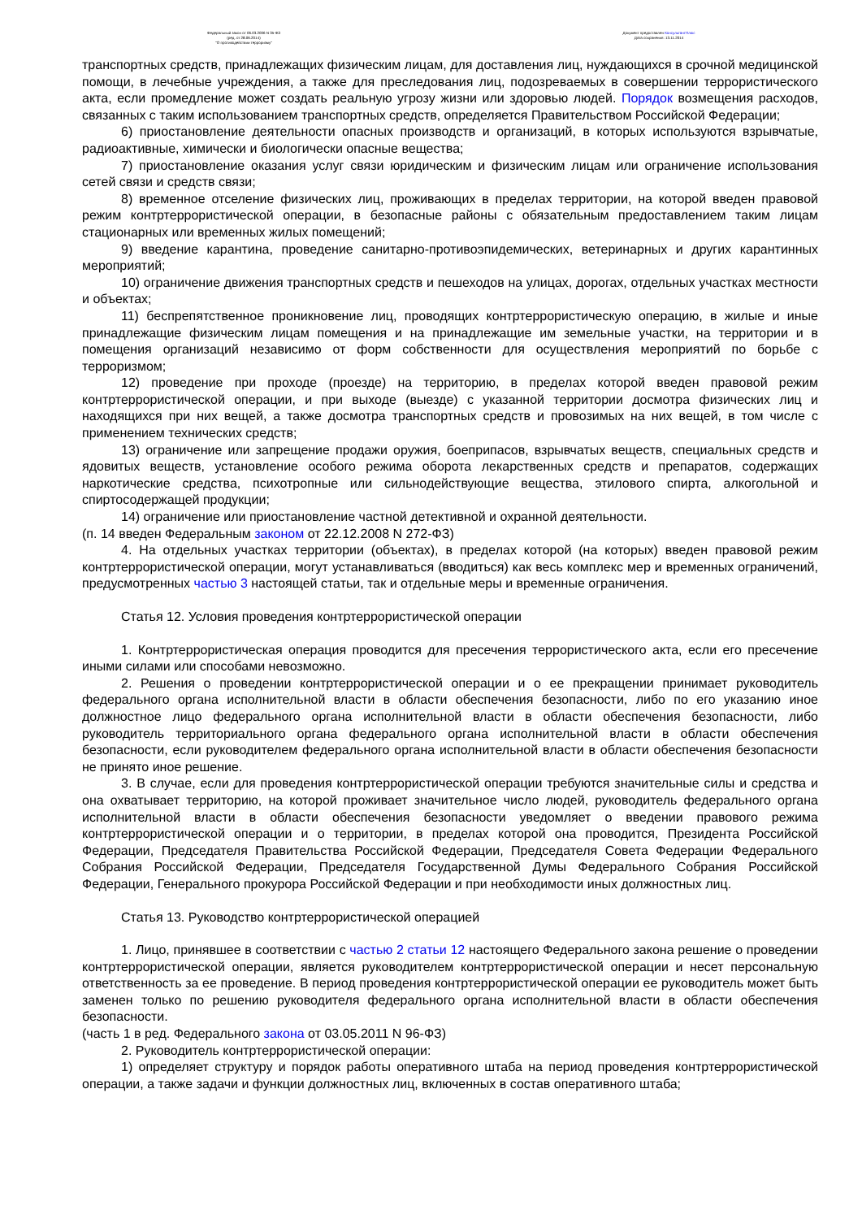Федеральный закон от 06.03.2006 N 35-ФЗ
(ред. от 28.06.2014)
"О противодействии терроризму"
Документ предоставлен КонсультантПлюс
Дата сохранения: 13.11.2014
транспортных средств, принадлежащих физическим лицам, для доставления лиц, нуждающихся в срочной медицинской помощи, в лечебные учреждения, а также для преследования лиц, подозреваемых в совершении террористического акта, если промедление может создать реальную угрозу жизни или здоровью людей. Порядок возмещения расходов, связанных с таким использованием транспортных средств, определяется Правительством Российской Федерации;
6) приостановление деятельности опасных производств и организаций, в которых используются взрывчатые, радиоактивные, химически и биологически опасные вещества;
7) приостановление оказания услуг связи юридическим и физическим лицам или ограничение использования сетей связи и средств связи;
8) временное отселение физических лиц, проживающих в пределах территории, на которой введен правовой режим контртеррористической операции, в безопасные районы с обязательным предоставлением таким лицам стационарных или временных жилых помещений;
9) введение карантина, проведение санитарно-противоэпидемических, ветеринарных и других карантинных мероприятий;
10) ограничение движения транспортных средств и пешеходов на улицах, дорогах, отдельных участках местности и объектах;
11) беспрепятственное проникновение лиц, проводящих контртеррористическую операцию, в жилые и иные принадлежащие физическим лицам помещения и на принадлежащие им земельные участки, на территории и в помещения организаций независимо от форм собственности для осуществления мероприятий по борьбе с терроризмом;
12) проведение при проходе (проезде) на территорию, в пределах которой введен правовой режим контртеррористической операции, и при выходе (выезде) с указанной территории досмотра физических лиц и находящихся при них вещей, а также досмотра транспортных средств и провозимых на них вещей, в том числе с применением технических средств;
13) ограничение или запрещение продажи оружия, боеприпасов, взрывчатых веществ, специальных средств и ядовитых веществ, установление особого режима оборота лекарственных средств и препаратов, содержащих наркотические средства, психотропные или сильнодействующие вещества, этилового спирта, алкогольной и спиртосодержащей продукции;
14) ограничение или приостановление частной детективной и охранной деятельности.
(п. 14 введен Федеральным законом от 22.12.2008 N 272-ФЗ)
4. На отдельных участках территории (объектах), в пределах которой (на которых) введен правовой режим контртеррористической операции, могут устанавливаться (вводиться) как весь комплекс мер и временных ограничений, предусмотренных частью 3 настоящей статьи, так и отдельные меры и временные ограничения.
Статья 12. Условия проведения контртеррористической операции
1. Контртеррористическая операция проводится для пресечения террористического акта, если его пресечение иными силами или способами невозможно.
2. Решения о проведении контртеррористической операции и о ее прекращении принимает руководитель федерального органа исполнительной власти в области обеспечения безопасности, либо по его указанию иное должностное лицо федерального органа исполнительной власти в области обеспечения безопасности, либо руководитель территориального органа федерального органа исполнительной власти в области обеспечения безопасности, если руководителем федерального органа исполнительной власти в области обеспечения безопасности не принято иное решение.
3. В случае, если для проведения контртеррористической операции требуются значительные силы и средства и она охватывает территорию, на которой проживает значительное число людей, руководитель федерального органа исполнительной власти в области обеспечения безопасности уведомляет о введении правового режима контртеррористической операции и о территории, в пределах которой она проводится, Президента Российской Федерации, Председателя Правительства Российской Федерации, Председателя Совета Федерации Федерального Собрания Российской Федерации, Председателя Государственной Думы Федерального Собрания Российской Федерации, Генерального прокурора Российской Федерации и при необходимости иных должностных лиц.
Статья 13. Руководство контртеррористической операцией
1. Лицо, принявшее в соответствии с частью 2 статьи 12 настоящего Федерального закона решение о проведении контртеррористической операции, является руководителем контртеррористической операции и несет персональную ответственность за ее проведение. В период проведения контртеррористической операции ее руководитель может быть заменен только по решению руководителя федерального органа исполнительной власти в области обеспечения безопасности.
(часть 1 в ред. Федерального закона от 03.05.2011 N 96-ФЗ)
2. Руководитель контртеррористической операции:
1) определяет структуру и порядок работы оперативного штаба на период проведения контртеррористической операции, а также задачи и функции должностных лиц, включенных в состав оперативного штаба;